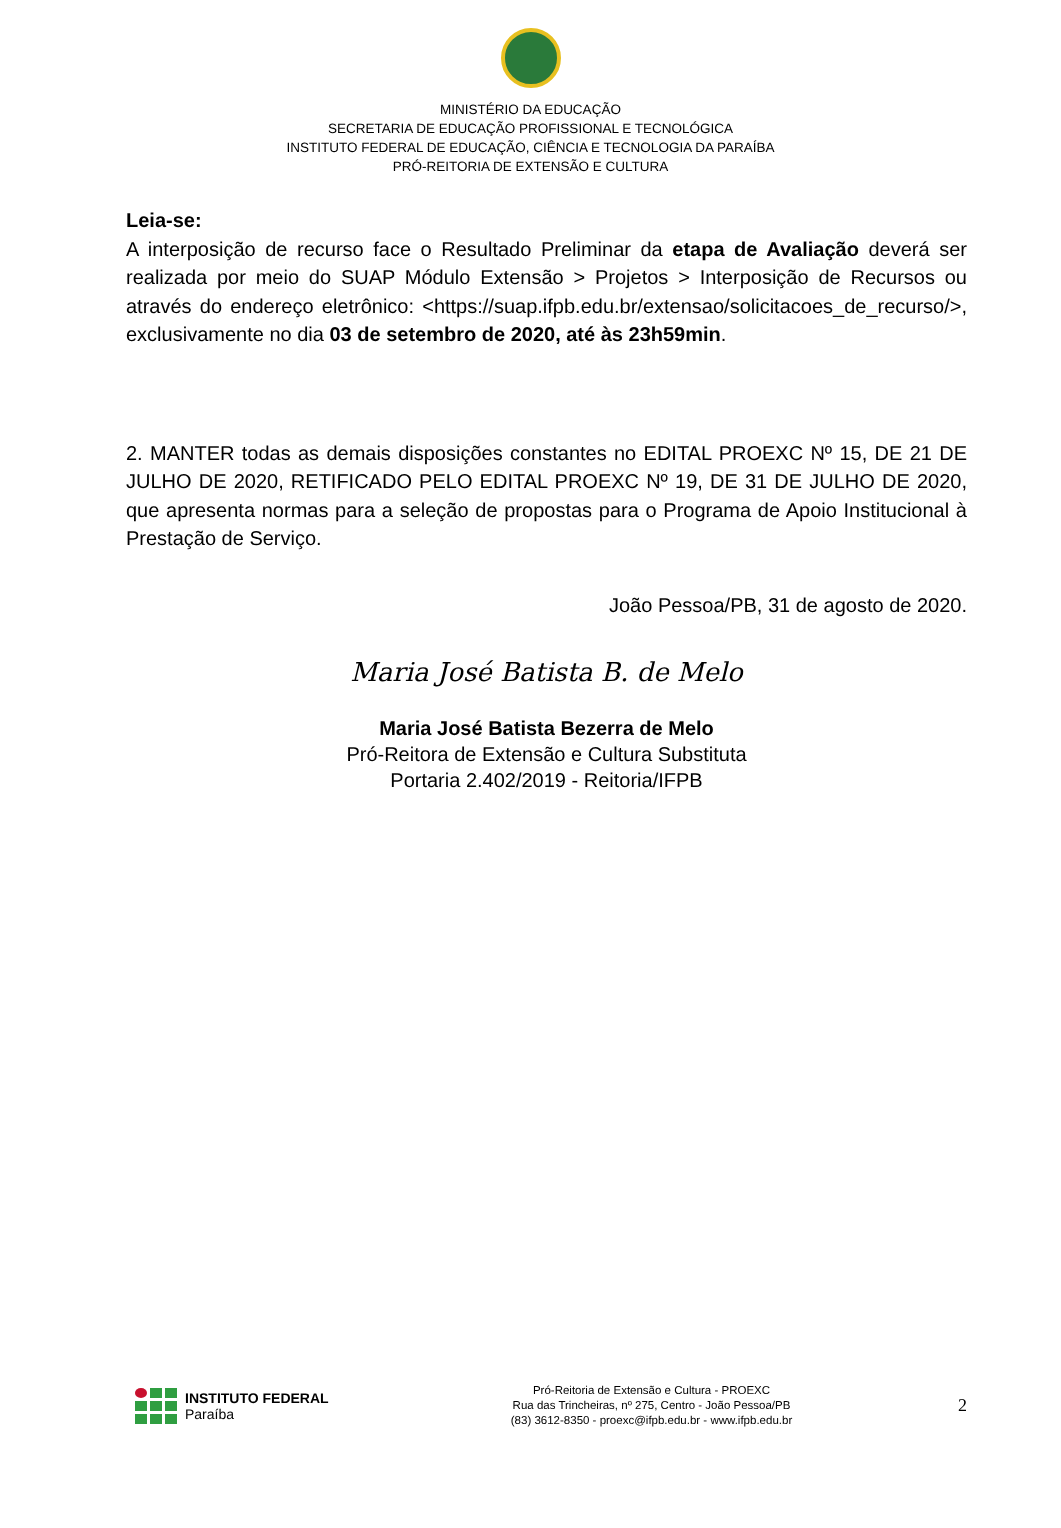MINISTÉRIO DA EDUCAÇÃO
SECRETARIA DE EDUCAÇÃO PROFISSIONAL E TECNOLÓGICA
INSTITUTO FEDERAL DE EDUCAÇÃO, CIÊNCIA E TECNOLOGIA DA PARAÍBA
PRÓ-REITORIA DE EXTENSÃO E CULTURA
Leia-se:
A interposição de recurso face o Resultado Preliminar da etapa de Avaliação deverá ser realizada por meio do SUAP Módulo Extensão > Projetos > Interposição de Recursos ou através do endereço eletrônico: <https://suap.ifpb.edu.br/extensao/solicitacoes_de_recurso/>, exclusivamente no dia 03 de setembro de 2020, até às 23h59min.
2. MANTER todas as demais disposições constantes no EDITAL PROEXC Nº 15, DE 21 DE JULHO DE 2020, RETIFICADO PELO EDITAL PROEXC Nº 19, DE 31 DE JULHO DE 2020, que apresenta normas para a seleção de propostas para o Programa de Apoio Institucional à Prestação de Serviço.
João Pessoa/PB, 31 de agosto de 2020.
Maria José Batista B. de Melo
Maria José Batista Bezerra de Melo
Pró-Reitora de Extensão e Cultura Substituta
Portaria 2.402/2019 - Reitoria/IFPB
INSTITUTO FEDERAL
Paraíba
Pró-Reitoria de Extensão e Cultura - PROEXC
Rua das Trincheiras, nº 275, Centro - João Pessoa/PB
(83) 3612-8350 - proexc@ifpb.edu.br - www.ifpb.edu.br
2